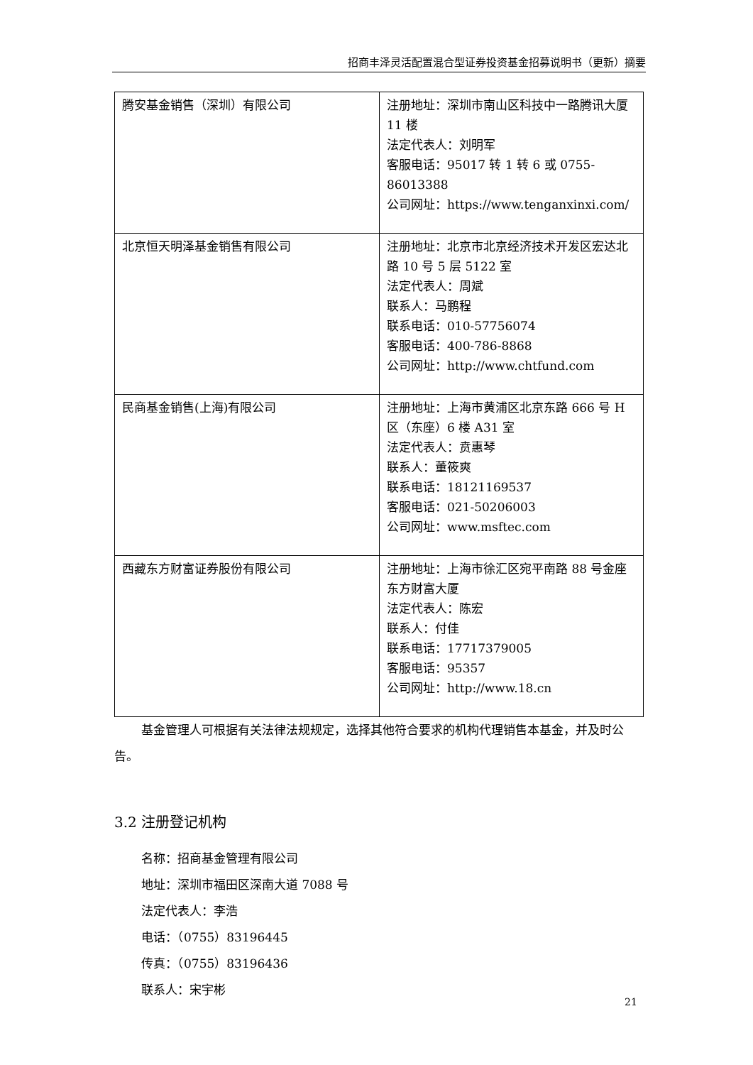招商丰泽灵活配置混合型证券投资基金招募说明书（更新）摘要
| 腾安基金销售（深圳）有限公司 | 注册地址：深圳市南山区科技中一路腾讯大厦 11 楼 法定代表人：刘明军 客服电话：95017 转 1 转 6 或 0755-86013388 公司网址：https://www.tenganxinxi.com/ |
| 北京恒天明泽基金销售有限公司 | 注册地址：北京市北京经济技术开发区宏达北路 10 号 5 层 5122 室 法定代表人：周斌 联系人：马鹏程 联系电话：010-57756074 客服电话：400-786-8868 公司网址：http://www.chtfund.com |
| 民商基金销售(上海)有限公司 | 注册地址：上海市黄浦区北京东路 666 号 H 区（东座）6 楼 A31 室 法定代表人：贲惠琴 联系人：董筱爽 联系电话：18121169537 客服电话：021-50206003 公司网址：www.msftec.com |
| 西藏东方财富证券股份有限公司 | 注册地址：上海市徐汇区宛平南路 88 号金座东方财富大厦 法定代表人：陈宏 联系人：付佳 联系电话：17717379005 客服电话：95357 公司网址：http://www.18.cn |
基金管理人可根据有关法律法规规定，选择其他符合要求的机构代理销售本基金，并及时公告。
3.2 注册登记机构
名称：招商基金管理有限公司
地址：深圳市福田区深南大道 7088 号
法定代表人：李浩
电话：（0755）83196445
传真：（0755）83196436
联系人：宋宇彬
21